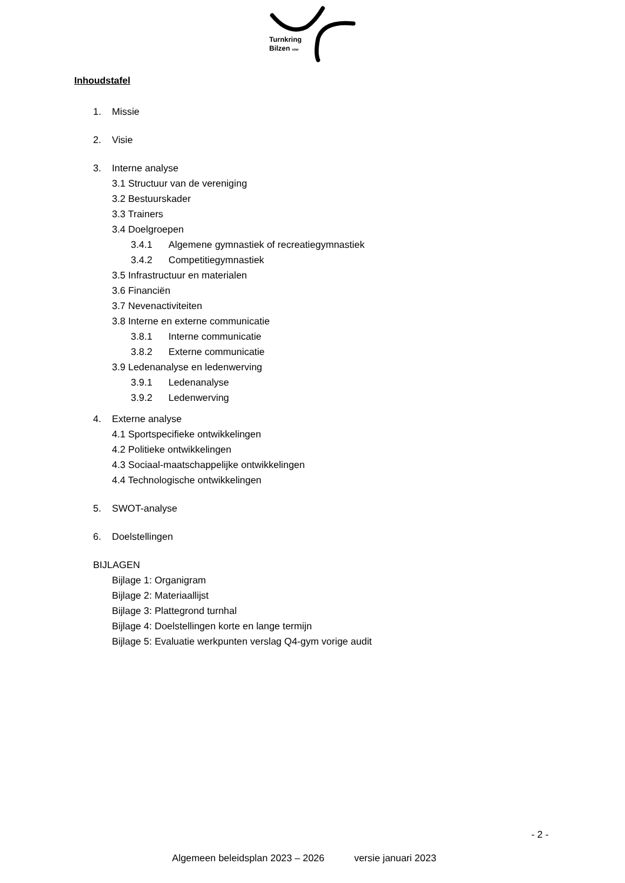Turnkring
Bilzen vzw
Inhoudstafel
1. Missie
2. Visie
3. Interne analyse
3.1 Structuur van de vereniging
3.2 Bestuurskader
3.3 Trainers
3.4 Doelgroepen
3.4.1 Algemene gymnastiek of recreatiegymnastiek
3.4.2 Competitiegymnastiek
3.5 Infrastructuur en materialen
3.6 Financiën
3.7 Nevenactiviteiten
3.8 Interne en externe communicatie
3.8.1 Interne communicatie
3.8.2 Externe communicatie
3.9 Ledenanalyse en ledenwerving
3.9.1 Ledenanalyse
3.9.2 Ledenwerving
4. Externe analyse
4.1 Sportspecifieke ontwikkelingen
4.2 Politieke ontwikkelingen
4.3 Sociaal-maatschappelijke ontwikkelingen
4.4 Technologische ontwikkelingen
5. SWOT-analyse
6. Doelstellingen
BIJLAGEN
Bijlage 1: Organigram
Bijlage 2: Materiaallijst
Bijlage 3: Plattegrond turnhal
Bijlage 4: Doelstellingen korte en lange termijn
Bijlage 5: Evaluatie werkpunten verslag Q4-gym vorige audit
- 2 -
Algemeen beleidsplan 2023 – 2026 versie januari 2023